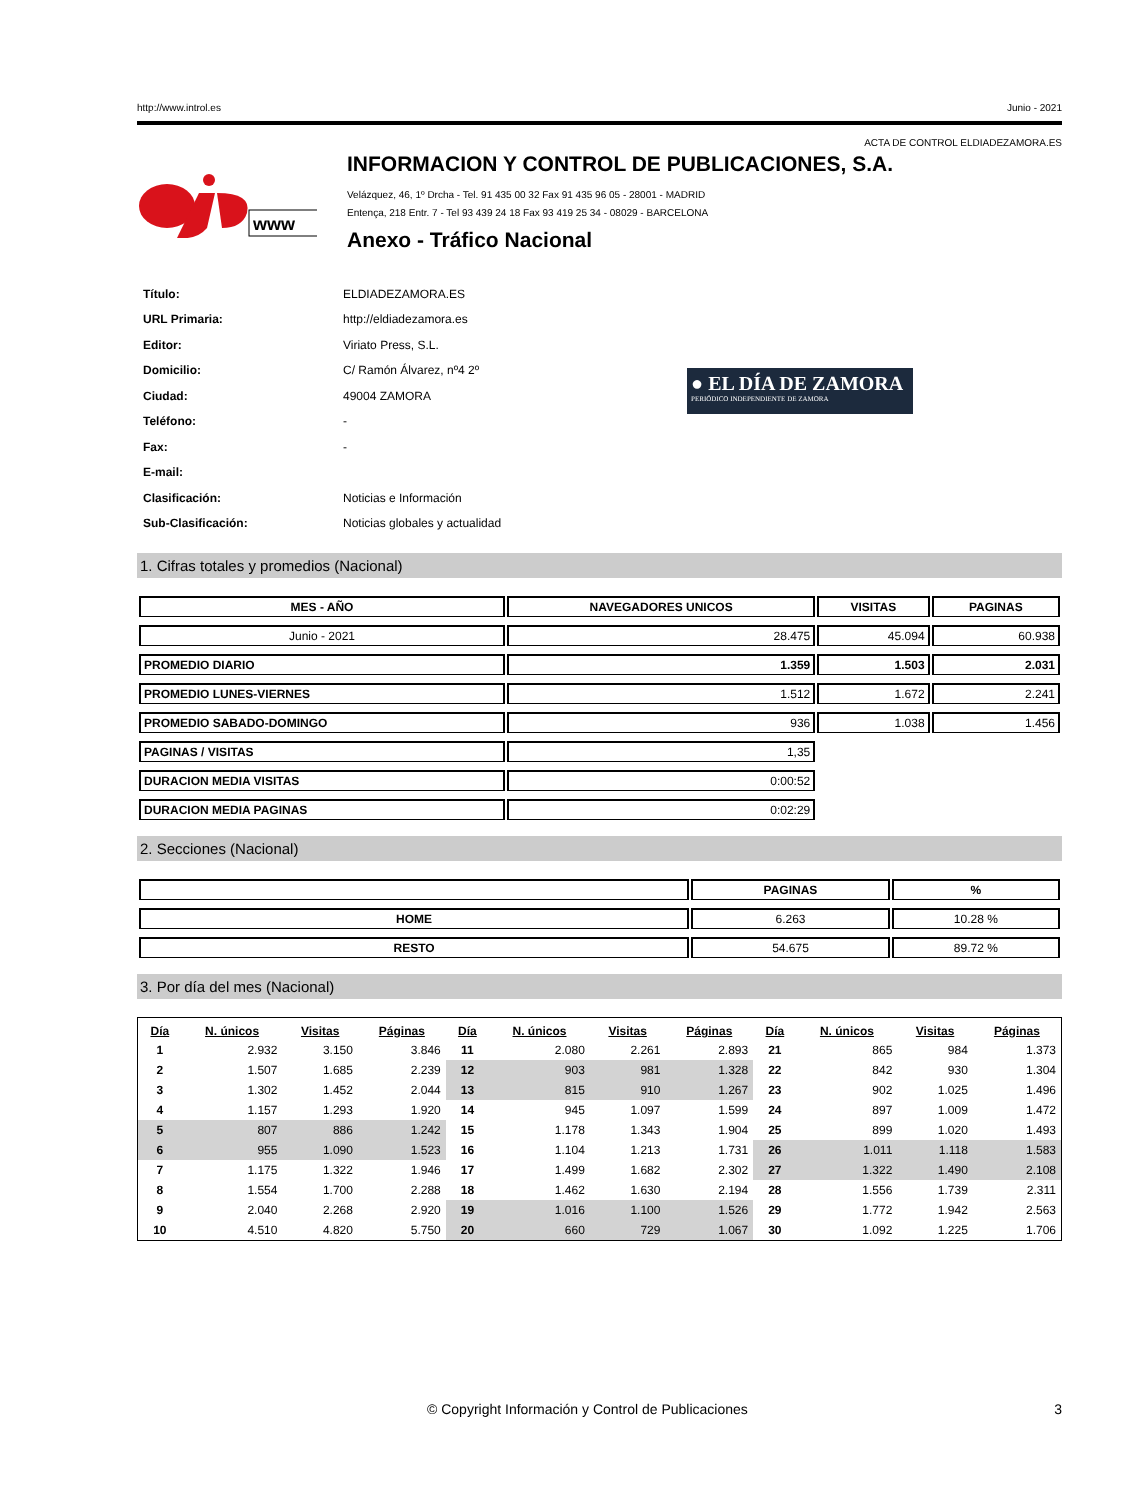http://www.introl.es Junio - 2021
ACTA DE CONTROL ELDIADEZAMORA.ES
www
INFORMACION Y CONTROL DE PUBLICACIONES, S.A.
Velázquez, 46, 1º Drcha - Tel. 91 435 00 32 Fax 91 435 96 05 - 28001 - MADRID
Entença, 218 Entr. 7 - Tel 93 439 24 18 Fax 93 419 25 34 - 08029 - BARCELONA
Anexo - Tráfico Nacional
| Título: | ELDIADEZAMORA.ES |
| URL Primaria: | http://eldiadezamora.es |
| Editor: | Viriato Press, S.L. |
| Domicilio: | C/ Ramón Álvarez, nº4 2º |
| Ciudad: | 49004 ZAMORA |
| Teléfono: | - |
| Fax: | - |
| E-mail: | |
| Clasificación: | Noticias e Información |
| Sub-Clasificación: | Noticias globales y actualidad |
● EL DÍA DE ZAMORA
PERIÓDICO INDEPENDIENTE DE ZAMORA
1. Cifras totales y promedios (Nacional)
| MES - AÑO | NAVEGADORES UNICOS | VISITAS | PAGINAS |
| --- | --- | --- | --- |
| Junio - 2021 | 28.475 | 45.094 | 60.938 |
| PROMEDIO DIARIO | 1.359 | 1.503 | 2.031 |
| PROMEDIO LUNES-VIERNES | 1.512 | 1.672 | 2.241 |
| PROMEDIO SABADO-DOMINGO | 936 | 1.038 | 1.456 |
| PAGINAS / VISITAS | 1,35 | | |
| DURACION MEDIA VISITAS | 0:00:52 | | |
| DURACION MEDIA PAGINAS | 0:02:29 | | |
2. Secciones (Nacional)
| | PAGINAS | % |
| --- | --- | --- |
| HOME | 6.263 | 10.28 % |
| RESTO | 54.675 | 89.72 % |
3. Por día del mes (Nacional)
| Día | N. únicos | Visitas | Páginas | Día | N. únicos | Visitas | Páginas | Día | N. únicos | Visitas | Páginas |
| --- | --- | --- | --- | --- | --- | --- | --- | --- | --- | --- | --- |
| 1 | 2.932 | 3.150 | 3.846 | 11 | 2.080 | 2.261 | 2.893 | 21 | 865 | 984 | 1.373 |
| 2 | 1.507 | 1.685 | 2.239 | 12 | 903 | 981 | 1.328 | 22 | 842 | 930 | 1.304 |
| 3 | 1.302 | 1.452 | 2.044 | 13 | 815 | 910 | 1.267 | 23 | 902 | 1.025 | 1.496 |
| 4 | 1.157 | 1.293 | 1.920 | 14 | 945 | 1.097 | 1.599 | 24 | 897 | 1.009 | 1.472 |
| 5 | 807 | 886 | 1.242 | 15 | 1.178 | 1.343 | 1.904 | 25 | 899 | 1.020 | 1.493 |
| 6 | 955 | 1.090 | 1.523 | 16 | 1.104 | 1.213 | 1.731 | 26 | 1.011 | 1.118 | 1.583 |
| 7 | 1.175 | 1.322 | 1.946 | 17 | 1.499 | 1.682 | 2.302 | 27 | 1.322 | 1.490 | 2.108 |
| 8 | 1.554 | 1.700 | 2.288 | 18 | 1.462 | 1.630 | 2.194 | 28 | 1.556 | 1.739 | 2.311 |
| 9 | 2.040 | 2.268 | 2.920 | 19 | 1.016 | 1.100 | 1.526 | 29 | 1.772 | 1.942 | 2.563 |
| 10 | 4.510 | 4.820 | 5.750 | 20 | 660 | 729 | 1.067 | 30 | 1.092 | 1.225 | 1.706 |
© Copyright Información y Control de Publicaciones 3